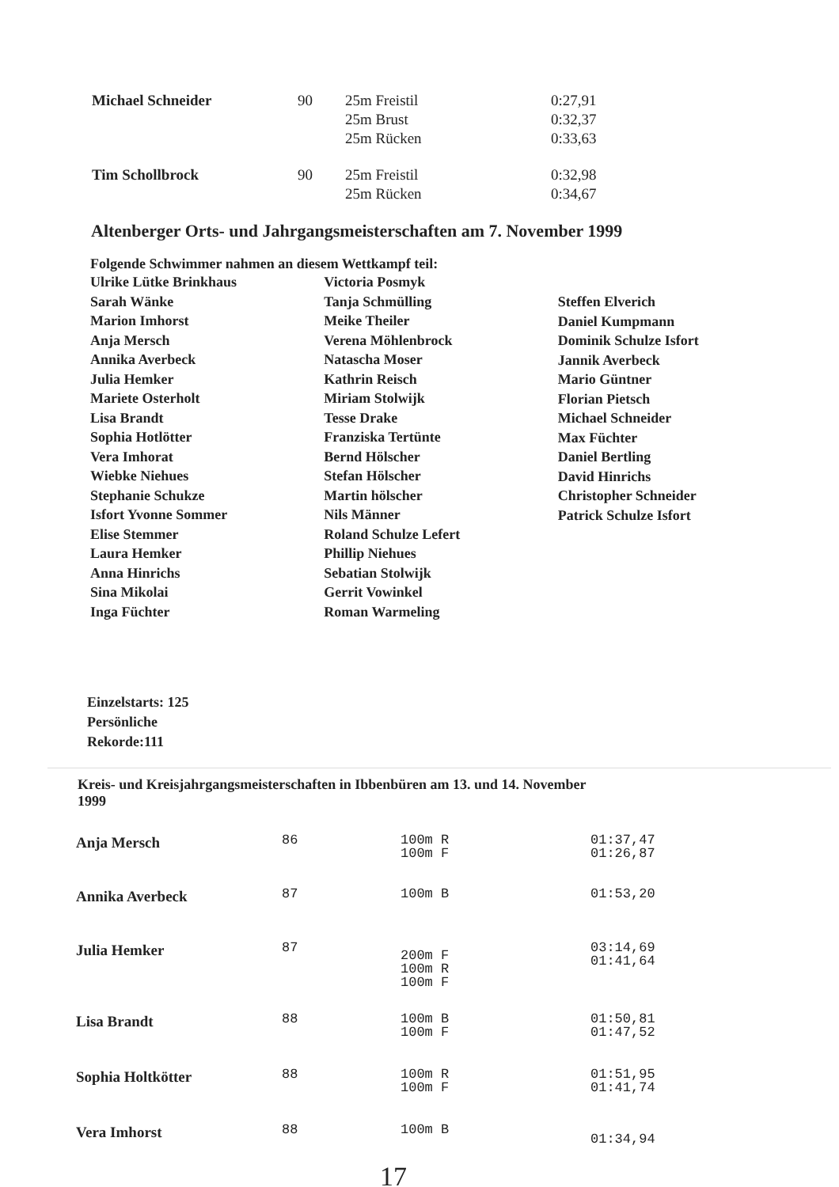| Michael Schneider | 90 | 25m Freistil 25m Brust 25m Rücken | 0:27,91 0:32,37 0:33,63 |
| Tim Schollbrock | 90 | 25m Freistil 25m Rücken | 0:32,98 0:34,67 |
Altenberger Orts- und Jahrgangsmeisterschaften am 7. November 1999
Folgende Schwimmer nahmen an diesem Wettkampf teil:
Ulrike Lütke Brinkhaus
Sarah Wänke
Marion Imhorst
Anja Mersch
Annika Averbeck
Julia Hemker
Mariete Osterholt
Lisa Brandt
Sophia Hotlötter
Vera Imhorat
Wiebke Niehues
Stephanie Schukze
Isfort Yvonne Sommer
Elise Stemmer
Laura Hemker
Anna Hinrichs
Sina Mikolai
Inga Füchter
Victoria Posmyk
Tanja Schmülling
Meike Theiler
Verena Möhlenbrock
Natascha Moser
Kathrin Reisch
Miriam Stolwijk
Tesse Drake
Franziska Tertünte
Bernd Hölscher
Stefan Hölscher
Martin hölscher
Nils Männer
Roland Schulze Lefert
Phillip Niehues
Sebatian Stolwijk
Gerrit Vowinkel
Roman Warmeling
Steffen Elverich
Daniel Kumpmann
Dominik Schulze Isfort
Jannik Averbeck
Mario Güntner
Florian Pietsch
Michael Schneider
Max Füchter
Daniel Bertling
David Hinrichs
Christopher Schneider
Patrick Schulze Isfort
Einzelstarts: 125
Persönliche
Rekorde:111
Kreis- und Kreisjahrgangsmeisterschaften in Ibbenbüren am 13. und 14. November
1999
| Anja Mersch | 86 | 100m R 100m F | 01:37,47 01:26,87 |
| Annika Averbeck | 87 | 100m B | 01:53,20 |
| Julia Hemker | 87 | 200m F 100m R 100m F | 03:14,69 01:41,64 |
| Lisa Brandt | 88 | 100m B 100m F | 01:50,81 01:47,52 |
| Sophia Holtkötter | 88 | 100m R 100m F | 01:51,95 01:41,74 |
| Vera Imhorst | 88 | 100m B | 01:34,94 |
17